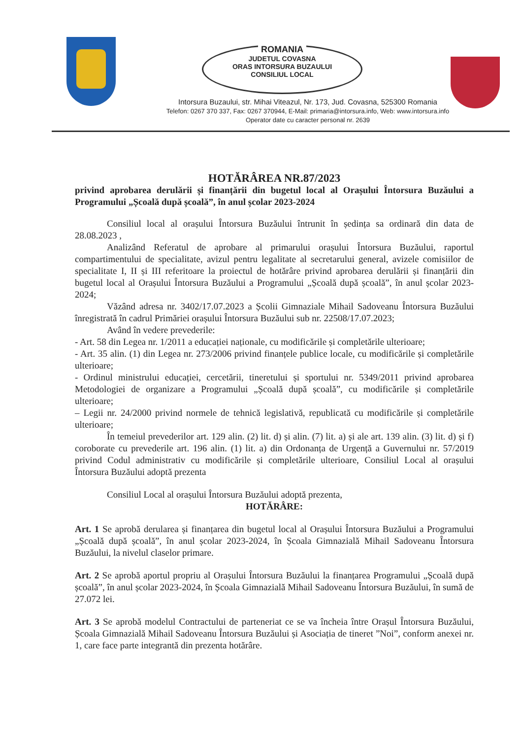ROMANIA
JUDETUL COVASNA
ORAS INTORSURA BUZAULUI
CONSILIUL LOCAL
Intorsura Buzaului, str. Mihai Viteazul, Nr. 173, Jud. Covasna, 525300 Romania
Telefon: 0267 370 337, Fax: 0267 370944, E-Mail: primaria@intorsura.info, Web: www.intorsura.info
Operator date cu caracter personal nr. 2639
HOTĂRÂREA NR.87/2023
privind aprobarea derulării și finanțării din bugetul local al Orașului Întorsura Buzăului a Programului „Școală după școală”, în anul școlar 2023-2024
Consiliul local al orașului Întorsura Buzăului întrunit în ședința sa ordinară din data de 28.08.2023 ,
Analizând Referatul de aprobare al primarului orașului Întorsura Buzăului, raportul compartimentului de specialitate, avizul pentru legalitate al secretarului general, avizele comisiilor de specialitate I, II și III referitoare la proiectul de hotărâre privind aprobarea derulării și finanțării din bugetul local al Orașului Întorsura Buzăului a Programului „Școală după școală”, în anul școlar 2023-2024;
Văzând adresa nr. 3402/17.07.2023 a Școlii Gimnaziale Mihail Sadoveanu Întorsura Buzăului înregistrată în cadrul Primăriei orașului Întorsura Buzăului sub nr. 22508/17.07.2023;
Având în vedere prevederile:
- Art. 58 din Legea nr. 1/2011 a educației naționale, cu modificările și completările ulterioare;
- Art. 35 alin. (1) din Legea nr. 273/2006 privind finanțele publice locale, cu modificările și completările ulterioare;
- Ordinul ministrului educației, cercetării, tineretului și sportului nr. 5349/2011 privind aprobarea Metodologiei de organizare a Programului „Școală după școală”, cu modificările și completările ulterioare;
– Legii nr. 24/2000 privind normele de tehnică legislativă, republicată cu modificările și completările ulterioare;
În temeiul prevederilor art. 129 alin. (2) lit. d) și alin. (7) lit. a) și ale art. 139 alin. (3) lit. d) și f) coroborate cu prevederile art. 196 alin. (1) lit. a) din Ordonanța de Urgență a Guvernului nr. 57/2019 privind Codul administrativ cu modificările și completările ulterioare, Consiliul Local al orașului Întorsura Buzăului adoptă prezenta
Consiliul Local al orașului Întorsura Buzăului adoptă prezenta,
HOTĂRÂRE:
Art. 1 Se aprobă derularea și finanțarea din bugetul local al Orașului Întorsura Buzăului a Programului „Școală după școală”, în anul școlar 2023-2024, în Școala Gimnazială Mihail Sadoveanu Întorsura Buzăului, la nivelul claselor primare.
Art. 2 Se aprobă aportul propriu al Orașului Întorsura Buzăului la finanțarea Programului „Școală după școală”, în anul școlar 2023-2024, în Școala Gimnazială Mihail Sadoveanu Întorsura Buzăului, în sumă de 27.072 lei.
Art. 3 Se aprobă modelul Contractului de parteneriat ce se va încheia între Orașul Întorsura Buzăului, Școala Gimnazială Mihail Sadoveanu Întorsura Buzăului și Asociația de tineret ”Noi”, conform anexei nr. 1, care face parte integrantă din prezenta hotărâre.